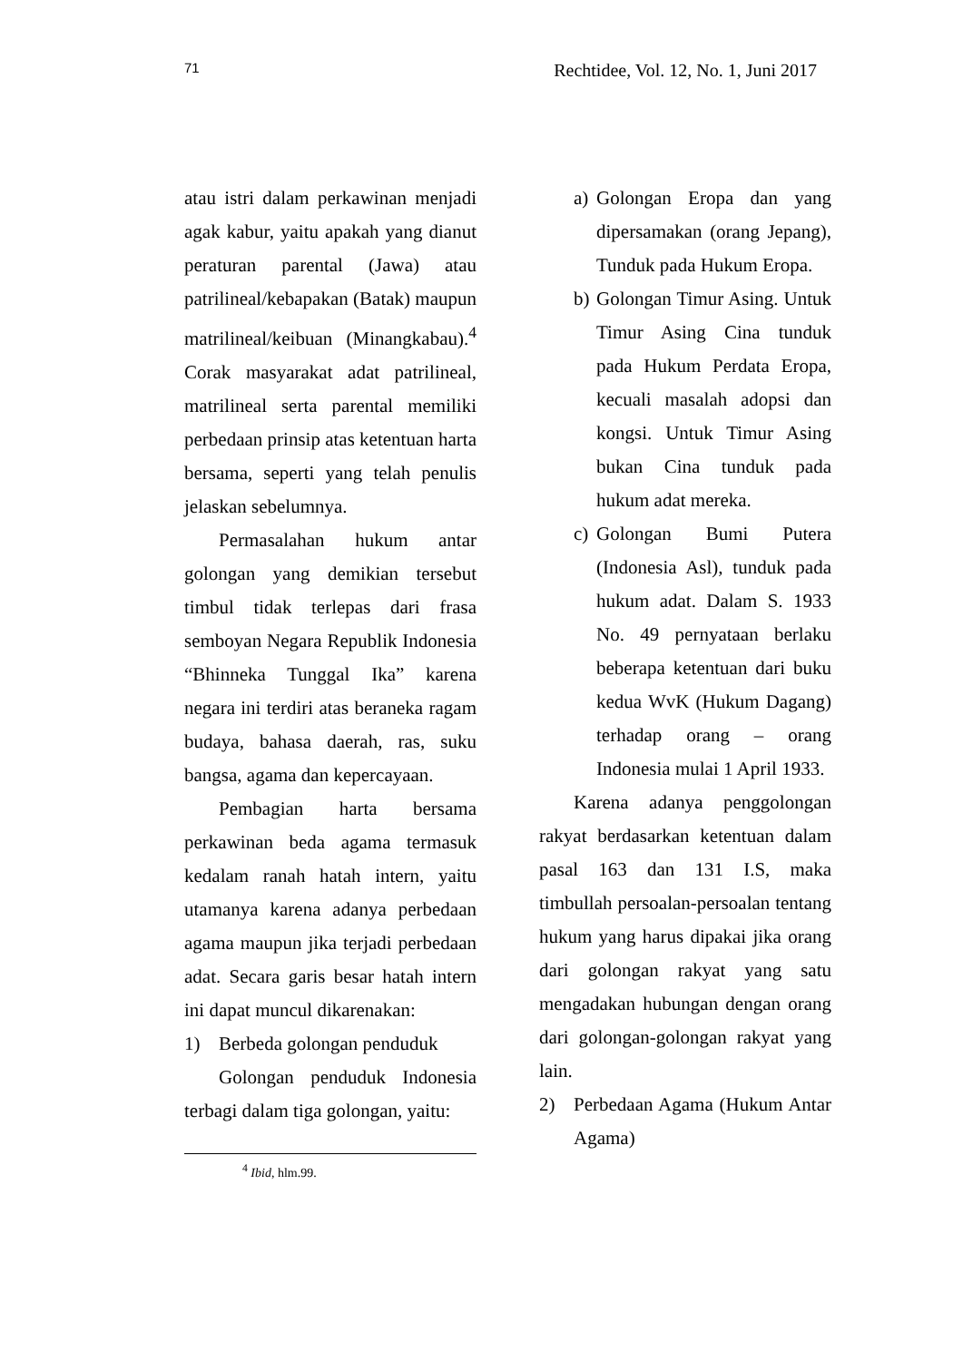71 Rechtidee, Vol. 12, No. 1, Juni 2017
atau istri dalam perkawinan menjadi agak kabur, yaitu apakah yang dianut peraturan parental (Jawa) atau patrilineal/kebapakan (Batak) maupun matrilineal/keibuan (Minangkabau).<sup>4</sup> Corak masyarakat adat patrilineal, matrilineal serta parental memiliki perbedaan prinsip atas ketentuan harta bersama, seperti yang telah penulis jelaskan sebelumnya.
Permasalahan hukum antar golongan yang demikian tersebut timbul tidak terlepas dari frasa semboyan Negara Republik Indonesia “Bhinneka Tunggal Ika” karena negara ini terdiri atas beraneka ragam budaya, bahasa daerah, ras, suku bangsa, agama dan kepercayaan.
Pembagian harta bersama perkawinan beda agama termasuk kedalam ranah hatah intern, yaitu utamanya karena adanya perbedaan agama maupun jika terjadi perbedaan adat. Secara garis besar hatah intern ini dapat muncul dikarenakan:
1) Berbeda golongan penduduk
Golongan penduduk Indonesia terbagi dalam tiga golongan, yaitu:
<sup>4</sup> Ibid, hlm.99.
a) Golongan Eropa dan yang dipersamakan (orang Jepang), Tunduk pada Hukum Eropa.
b) Golongan Timur Asing. Untuk Timur Asing Cina tunduk pada Hukum Perdata Eropa, kecuali masalah adopsi dan kongsi. Untuk Timur Asing bukan Cina tunduk pada hukum adat mereka.
c) Golongan Bumi Putera (Indonesia Asl), tunduk pada hukum adat. Dalam S. 1933 No. 49 pernyataan berlaku beberapa ketentuan dari buku kedua WvK (Hukum Dagang) terhadap orang – orang Indonesia mulai 1 April 1933.
Karena adanya penggolongan rakyat berdasarkan ketentuan dalam pasal 163 dan 131 I.S, maka timbullah persoalan-persoalan tentang hukum yang harus dipakai jika orang dari golongan rakyat yang satu mengadakan hubungan dengan orang dari golongan-golongan rakyat yang lain.
2) Perbedaan Agama (Hukum Antar Agama)